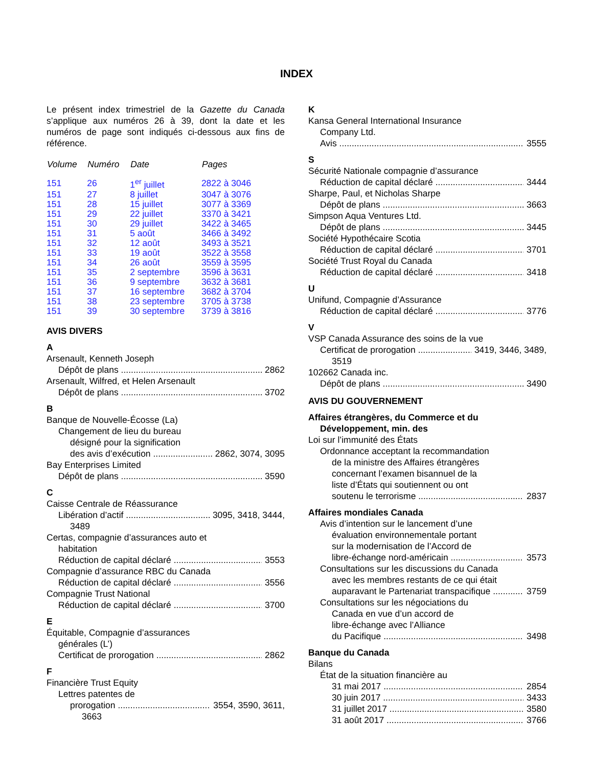INDEX
Le présent index trimestriel de la Gazette du Canada s’applique aux numéros 26 à 39, dont la date et les numéros de page sont indiqués ci-dessous aux fins de référence.
| Volume | Numéro | Date | Pages |
| --- | --- | --- | --- |
| 151 | 26 | 1<sup>er</sup> juillet | 2822 à 3046 |
| 151 | 27 | 8 juillet | 3047 à 3076 |
| 151 | 28 | 15 juillet | 3077 à 3369 |
| 151 | 29 | 22 juillet | 3370 à 3421 |
| 151 | 30 | 29 juillet | 3422 à 3465 |
| 151 | 31 | 5 août | 3466 à 3492 |
| 151 | 32 | 12 août | 3493 à 3521 |
| 151 | 33 | 19 août | 3522 à 3558 |
| 151 | 34 | 26 août | 3559 à 3595 |
| 151 | 35 | 2 septembre | 3596 à 3631 |
| 151 | 36 | 9 septembre | 3632 à 3681 |
| 151 | 37 | 16 septembre | 3682 à 3704 |
| 151 | 38 | 23 septembre | 3705 à 3738 |
| 151 | 39 | 30 septembre | 3739 à 3816 |
AVIS DIVERS
A
Arsenault, Kenneth Joseph
Dépôt de plans 2862
Arsenault, Wilfred, et Helen Arsenault
Dépôt de plans 3702
B
Banque de Nouvelle-Écosse (La)
Changement de lieu du bureau
désigné pour la signification
des avis d’exécution 2862, 3074, 3095
Bay Enterprises Limited
Dépôt de plans 3590
C
Caisse Centrale de Réassurance
Libération d’actif 3095, 3418, 3444,
3489
Certas, compagnie d’assurances auto et
habitation
Réduction de capital déclaré 3553
Compagnie d’assurance RBC du Canada
Réduction de capital déclaré 3556
Compagnie Trust National
Réduction de capital déclaré 3700
E
Équitable, Compagnie d’assurances
générales (L’)
Certificat de prorogation 2862
F
Financière Trust Equity
Lettres patentes de
prorogation 3554, 3590, 3611,
3663
K
Kansa General International Insurance
Company Ltd.
Avis 3555
S
Sécurité Nationale compagnie d’assurance
Réduction de capital déclaré 3444
Sharpe, Paul, et Nicholas Sharpe
Dépôt de plans 3663
Simpson Aqua Ventures Ltd.
Dépôt de plans 3445
Société Hypothécaire Scotia
Réduction de capital déclaré 3701
Société Trust Royal du Canada
Réduction de capital déclaré 3418
U
Unifund, Compagnie d’Assurance
Réduction de capital déclaré 3776
V
VSP Canada Assurance des soins de la vue
Certificat de prorogation 3419, 3446, 3489,
3519
102662 Canada inc.
Dépôt de plans 3490
AVIS DU GOUVERNEMENT
Affaires étrangères, du Commerce et du
Développement, min. des
Loi sur l’immunité des États
Ordonnance acceptant la recommandation
de la ministre des Affaires étrangères
concernant l’examen bisannuel de la
liste d’États qui soutiennent ou ont
soutenu le terrorisme 2837
Affaires mondiales Canada
Avis d’intention sur le lancement d’une
évaluation environnementale portant
sur la modernisation de l’Accord de
libre-échange nord-américain 3573
Consultations sur les discussions du Canada
avec les membres restants de ce qui était
auparavant le Partenariat transpacifique 3759
Consultations sur les négociations du
Canada en vue d’un accord de
libre-échange avec l’Alliance
du Pacifique 3498
Banque du Canada
Bilans
État de la situation financière au
31 mai 2017 2854
30 juin 2017 3433
31 juillet 2017 3580
31 août 2017 3766